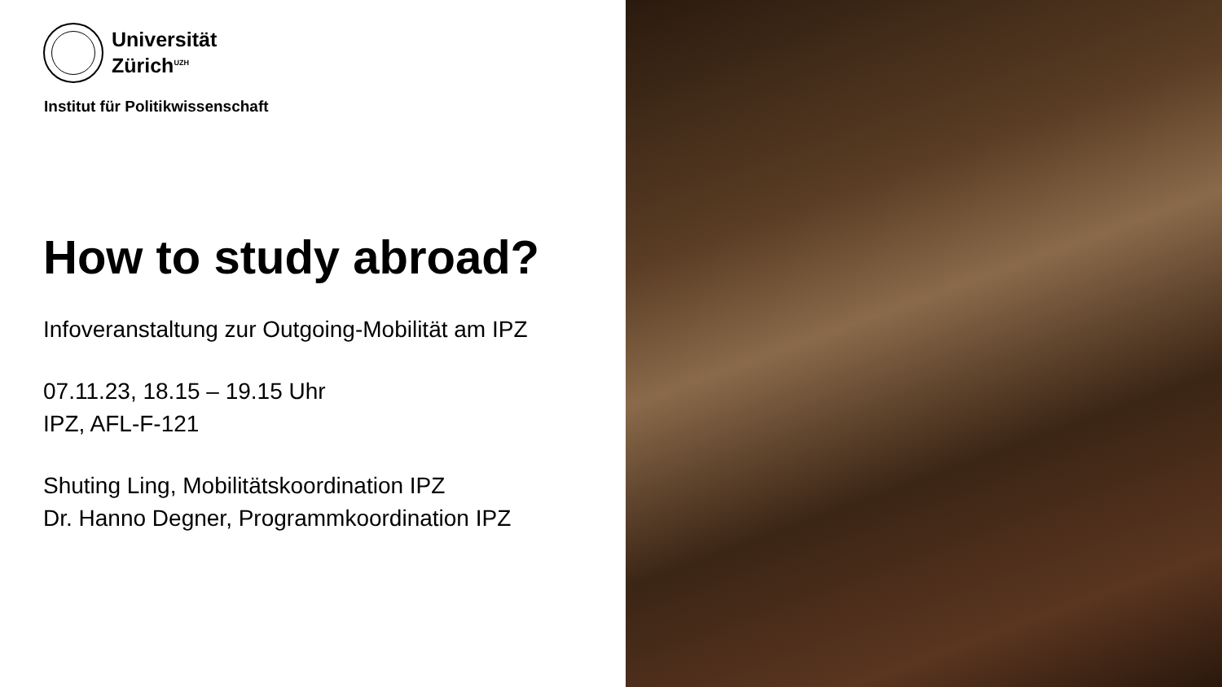Universität
Zürich<sup>UZH</sup>
Institut für Politikwissenschaft
How to study abroad?
Infoveranstaltung zur Outgoing-Mobilität am IPZ
07.11.23, 18.15 – 19.15 Uhr
IPZ, AFL-F-121
Shuting Ling, Mobilitätskoordination IPZ
Dr. Hanno Degner, Programmkoordination IPZ